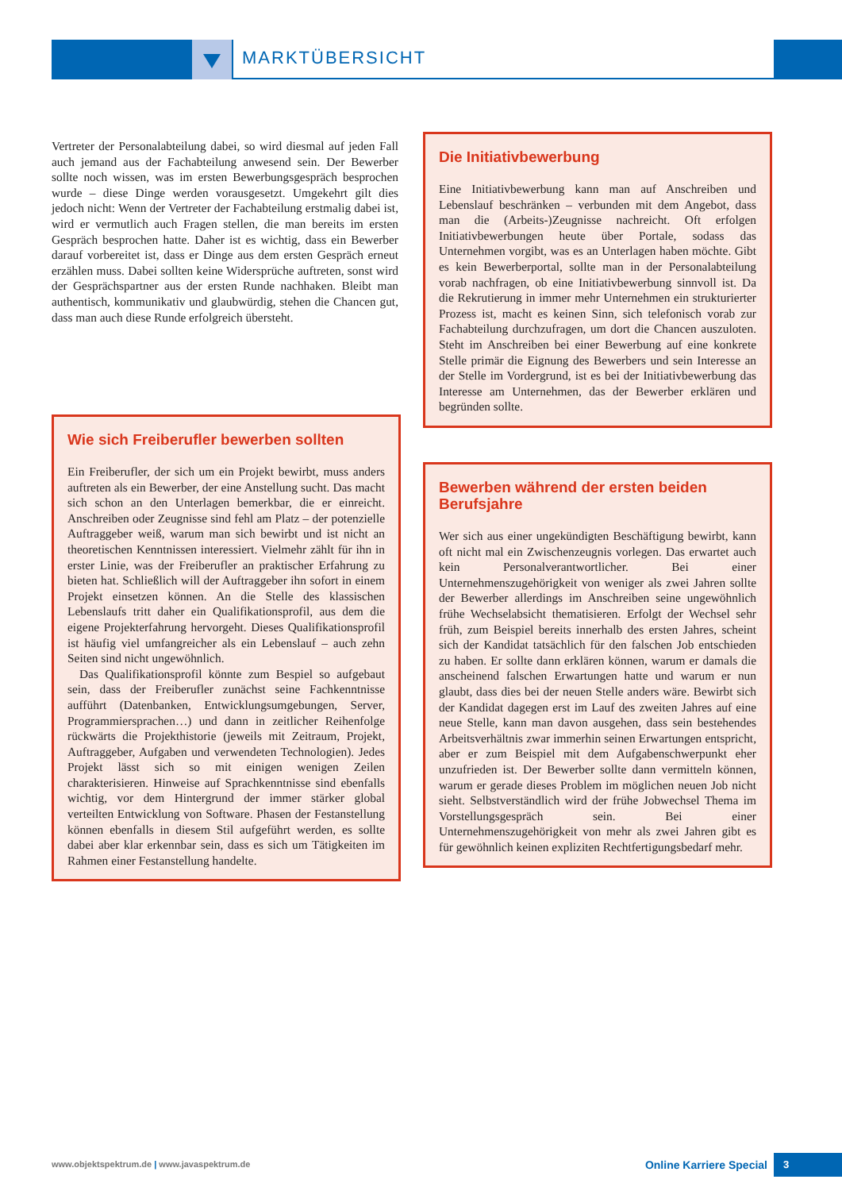MARKTÜBERSICHT
Vertreter der Personalabteilung dabei, so wird diesmal auf jeden Fall auch jemand aus der Fachabteilung anwesend sein. Der Bewerber sollte noch wissen, was im ersten Bewerbungsgespräch besprochen wurde – diese Dinge werden vorausgesetzt. Umgekehrt gilt dies jedoch nicht: Wenn der Vertreter der Fachabteilung erstmalig dabei ist, wird er vermutlich auch Fragen stellen, die man bereits im ersten Gespräch besprochen hatte. Daher ist es wichtig, dass ein Bewerber darauf vorbereitet ist, dass er Dinge aus dem ersten Gespräch erneut erzählen muss. Dabei sollten keine Widersprüche auftreten, sonst wird der Gesprächspartner aus der ersten Runde nachhaken. Bleibt man authentisch, kommunikativ und glaubwürdig, stehen die Chancen gut, dass man auch diese Runde erfolgreich übersteht.
Wie sich Freiberufler bewerben sollten
Ein Freiberufler, der sich um ein Projekt bewirbt, muss anders auftreten als ein Bewerber, der eine Anstellung sucht. Das macht sich schon an den Unterlagen bemerkbar, die er einreicht. Anschreiben oder Zeugnisse sind fehl am Platz – der potenzielle Auftraggeber weiß, warum man sich bewirbt und ist nicht an theoretischen Kenntnissen interessiert. Vielmehr zählt für ihn in erster Linie, was der Freiberufler an praktischer Erfahrung zu bieten hat. Schließlich will der Auftraggeber ihn sofort in einem Projekt einsetzen können. An die Stelle des klassischen Lebenslaufs tritt daher ein Qualifikationsprofil, aus dem die eigene Projekterfahrung hervorgeht. Dieses Qualifikationsprofil ist häufig viel umfangreicher als ein Lebenslauf – auch zehn Seiten sind nicht ungewöhnlich.
Das Qualifikationsprofil könnte zum Bespiel so aufgebaut sein, dass der Freiberufler zunächst seine Fachkenntnisse aufführt (Datenbanken, Entwicklungsumgebungen, Server, Programmiersprachen…) und dann in zeitlicher Reihenfolge rückwärts die Projekthistorie (jeweils mit Zeitraum, Projekt, Auftraggeber, Aufgaben und verwendeten Technologien). Jedes Projekt lässt sich so mit einigen wenigen Zeilen charakterisieren. Hinweise auf Sprachkenntnisse sind ebenfalls wichtig, vor dem Hintergrund der immer stärker global verteilten Entwicklung von Software. Phasen der Festanstellung können ebenfalls in diesem Stil aufgeführt werden, es sollte dabei aber klar erkennbar sein, dass es sich um Tätigkeiten im Rahmen einer Festanstellung handelte.
Die Initiativbewerbung
Eine Initiativbewerbung kann man auf Anschreiben und Lebenslauf beschränken – verbunden mit dem Angebot, dass man die (Arbeits-)Zeugnisse nachreicht. Oft erfolgen Initiativbewerbungen heute über Portale, sodass das Unternehmen vorgibt, was es an Unterlagen haben möchte. Gibt es kein Bewerberportal, sollte man in der Personalabteilung vorab nachfragen, ob eine Initiativbewerbung sinnvoll ist. Da die Rekrutierung in immer mehr Unternehmen ein strukturierter Prozess ist, macht es keinen Sinn, sich telefonisch vorab zur Fachabteilung durchzufragen, um dort die Chancen auszuloten. Steht im Anschreiben bei einer Bewerbung auf eine konkrete Stelle primär die Eignung des Bewerbers und sein Interesse an der Stelle im Vordergrund, ist es bei der Initiativbewerbung das Interesse am Unternehmen, das der Bewerber erklären und begründen sollte.
Bewerben während der ersten beiden Berufsjahre
Wer sich aus einer ungekündigten Beschäftigung bewirbt, kann oft nicht mal ein Zwischenzeugnis vorlegen. Das erwartet auch kein Personalverantwortlicher. Bei einer Unternehmenszugehörigkeit von weniger als zwei Jahren sollte der Bewerber allerdings im Anschreiben seine ungewöhnlich frühe Wechselabsicht thematisieren. Erfolgt der Wechsel sehr früh, zum Beispiel bereits innerhalb des ersten Jahres, scheint sich der Kandidat tatsächlich für den falschen Job entschieden zu haben. Er sollte dann erklären können, warum er damals die anscheinend falschen Erwartungen hatte und warum er nun glaubt, dass dies bei der neuen Stelle anders wäre. Bewirbt sich der Kandidat dagegen erst im Lauf des zweiten Jahres auf eine neue Stelle, kann man davon ausgehen, dass sein bestehendes Arbeitsverhältnis zwar immerhin seinen Erwartungen entspricht, aber er zum Beispiel mit dem Aufgabenschwerpunkt eher unzufrieden ist. Der Bewerber sollte dann vermitteln können, warum er gerade dieses Problem im möglichen neuen Job nicht sieht. Selbstverständlich wird der frühe Jobwechsel Thema im Vorstellungsgespräch sein. Bei einer Unternehmenszugehörigkeit von mehr als zwei Jahren gibt es für gewöhnlich keinen expliziten Rechtfertigungsbedarf mehr.
www.objektspektrum.de | www.javaspektrum.de
Online Karriere Special 3